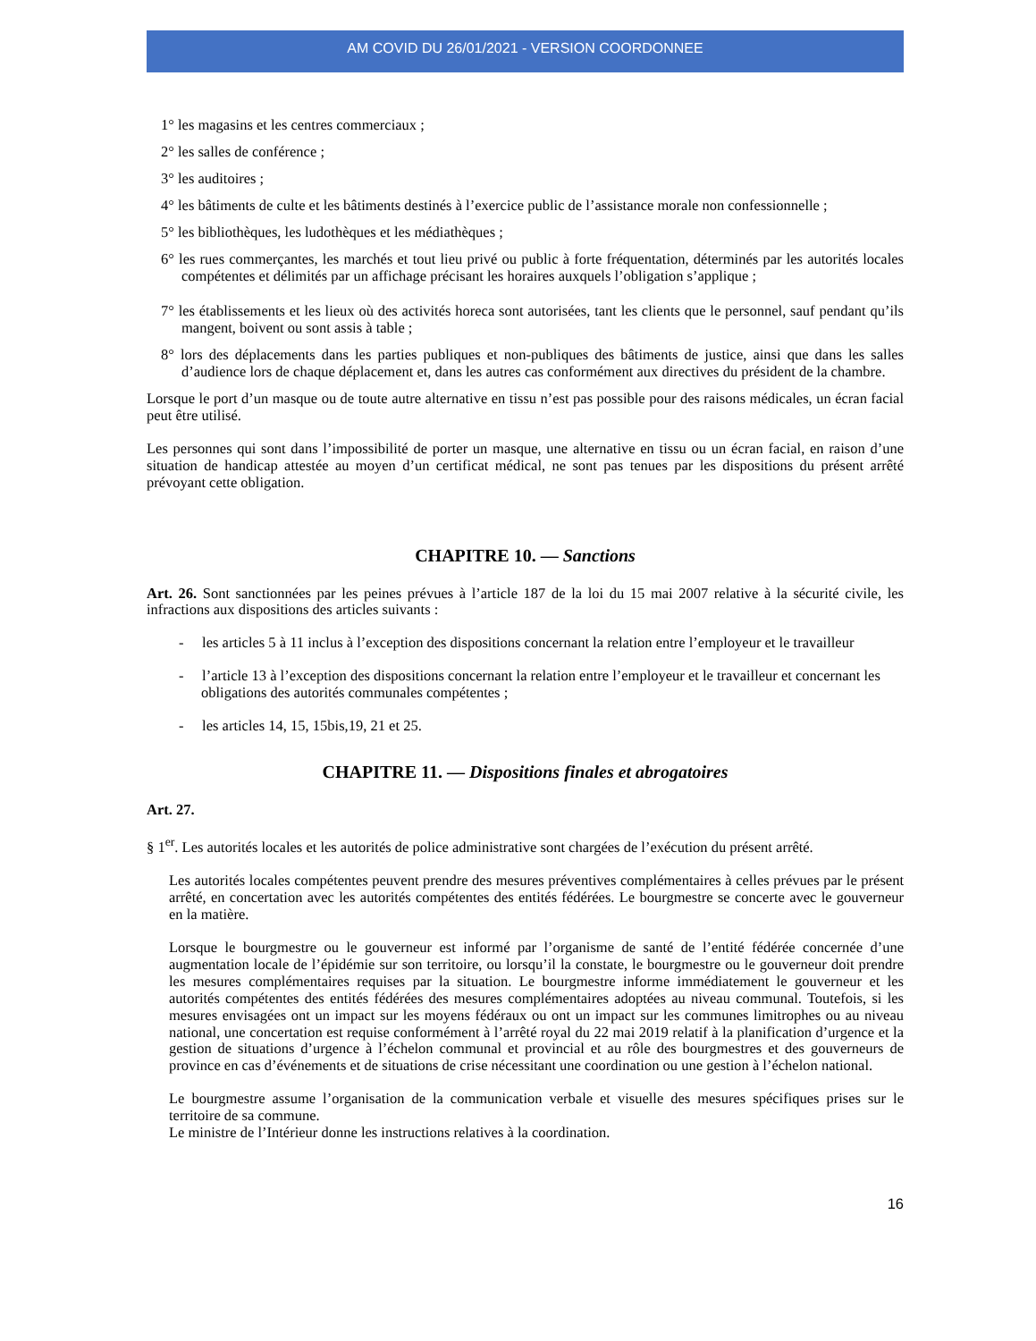AM COVID DU 26/01/2021 - VERSION COORDONNEE
1° les magasins et les centres commerciaux ;
2° les salles de conférence ;
3° les auditoires ;
4° les bâtiments de culte et les bâtiments destinés à l’exercice public de l’assistance morale non confessionnelle ;
5° les bibliothèques, les ludothèques et les médiathèques ;
6° les rues commerçantes, les marchés et tout lieu privé ou public à forte fréquentation, déterminés par les autorités locales compétentes et délimités par un affichage précisant les horaires auxquels l’obligation s’applique ;
7° les établissements et les lieux où des activités horeca sont autorisées, tant les clients que le personnel, sauf pendant qu’ils mangent, boivent ou sont assis à table ;
8° lors des déplacements dans les parties publiques et non-publiques des bâtiments de justice, ainsi que dans les salles d’audience lors de chaque déplacement et, dans les autres cas conformément aux directives du président de la chambre.
Lorsque le port d’un masque ou de toute autre alternative en tissu n’est pas possible pour des raisons médicales, un écran facial peut être utilisé.
Les personnes qui sont dans l’impossibilité de porter un masque, une alternative en tissu ou un écran facial, en raison d’une situation de handicap attestée au moyen d’un certificat médical, ne sont pas tenues par les dispositions du présent arrêté prévoyant cette obligation.
CHAPITRE 10. — Sanctions
Art. 26. Sont sanctionnées par les peines prévues à l’article 187 de la loi du 15 mai 2007 relative à la sécurité civile, les infractions aux dispositions des articles suivants :
- les articles 5 à 11 inclus à l’exception des dispositions concernant la relation entre l’employeur et le travailleur
- l’article 13 à l’exception des dispositions concernant la relation entre l’employeur et le travailleur et concernant les obligations des autorités communales compétentes ;
- les articles 14, 15, 15bis,19, 21 et 25.
CHAPITRE 11. — Dispositions finales et abrogatoires
Art. 27.
§ 1<sup>er</sup>. Les autorités locales et les autorités de police administrative sont chargées de l’exécution du présent arrêté.
Les autorités locales compétentes peuvent prendre des mesures préventives complémentaires à celles prévues par le présent arrêté, en concertation avec les autorités compétentes des entités fédérées. Le bourgmestre se concerte avec le gouverneur en la matière.
Lorsque le bourgmestre ou le gouverneur est informé par l’organisme de santé de l’entité fédérée concernée d’une augmentation locale de l’épidémie sur son territoire, ou lorsqu’il la constate, le bourgmestre ou le gouverneur doit prendre les mesures complémentaires requises par la situation. Le bourgmestre informe immédiatement le gouverneur et les autorités compétentes des entités fédérées des mesures complémentaires adoptées au niveau communal. Toutefois, si les mesures envisagées ont un impact sur les moyens fédéraux ou ont un impact sur les communes limitrophes ou au niveau national, une concertation est requise conformément à l’arrêté royal du 22 mai 2019 relatif à la planification d’urgence et la gestion de situations d’urgence à l’échelon communal et provincial et au rôle des bourgmestres et des gouverneurs de province en cas d’événements et de situations de crise nécessitant une coordination ou une gestion à l’échelon national.
Le bourgmestre assume l’organisation de la communication verbale et visuelle des mesures spécifiques prises sur le territoire de sa commune.
Le ministre de l’Intérieur donne les instructions relatives à la coordination.
16